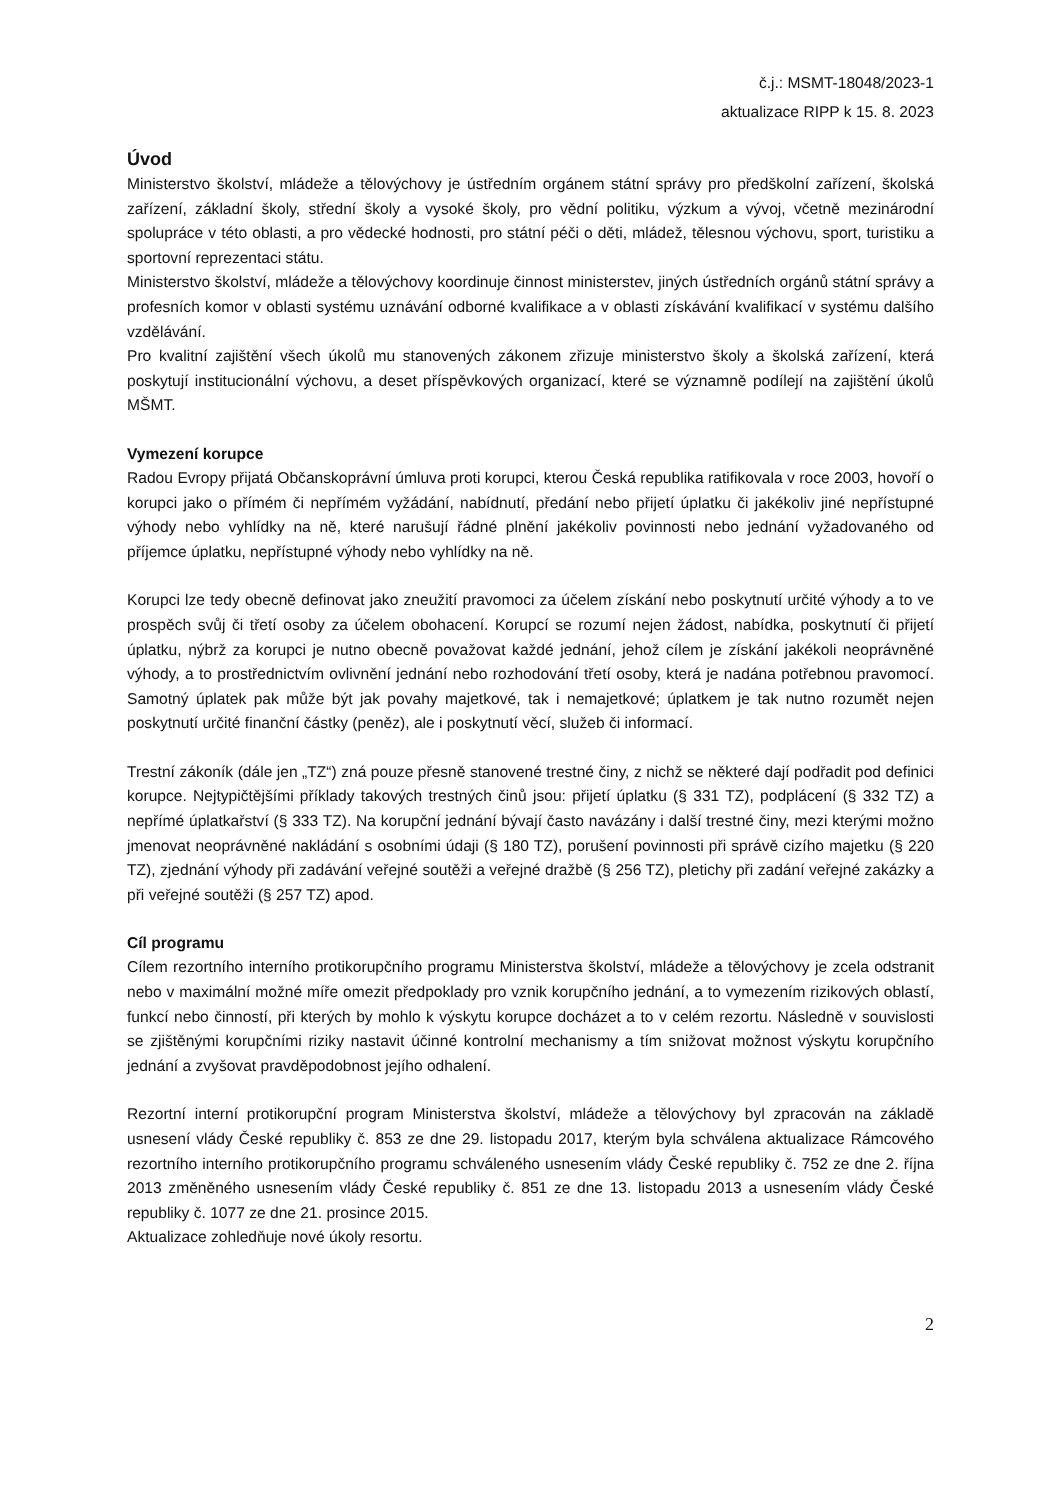č.j.: MSMT-18048/2023-1
aktualizace RIPP k 15. 8. 2023
Úvod
Ministerstvo školství, mládeže a tělovýchovy je ústředním orgánem státní správy pro předškolní zařízení, školská zařízení, základní školy, střední školy a vysoké školy, pro vědní politiku, výzkum a vývoj, včetně mezinárodní spolupráce v této oblasti, a pro vědecké hodnosti, pro státní péči o děti, mládež, tělesnou výchovu, sport, turistiku a sportovní reprezentaci státu.
Ministerstvo školství, mládeže a tělovýchovy koordinuje činnost ministerstev, jiných ústředních orgánů státní správy a profesních komor v oblasti systému uznávání odborné kvalifikace a v oblasti získávání kvalifikací v systému dalšího vzdělávání.
Pro kvalitní zajištění všech úkolů mu stanovených zákonem zřizuje ministerstvo školy a školská zařízení, která poskytují institucionální výchovu, a deset příspěvkových organizací, které se významně podílejí na zajištění úkolů MŠMT.
Vymezení korupce
Radou Evropy přijatá Občanskoprávní úmluva proti korupci, kterou Česká republika ratifikovala v roce 2003, hovoří o korupci jako o přímém či nepřímém vyžádání, nabídnutí, předání nebo přijetí úplatku či jakékoliv jiné nepřístupné výhody nebo vyhlídky na ně, které narušují řádné plnění jakékoliv povinnosti nebo jednání vyžadovaného od příjemce úplatku, nepřístupné výhody nebo vyhlídky na ně.
Korupci lze tedy obecně definovat jako zneužití pravomoci za účelem získání nebo poskytnutí určité výhody a to ve prospěch svůj či třetí osoby za účelem obohacení. Korupcí se rozumí nejen žádost, nabídka, poskytnutí či přijetí úplatku, nýbrž za korupci je nutno obecně považovat každé jednání, jehož cílem je získání jakékoli neoprávněné výhody, a to prostřednictvím ovlivnění jednání nebo rozhodování třetí osoby, která je nadána potřebnou pravomocí. Samotný úplatek pak může být jak povahy majetkové, tak i nemajetkové; úplatkem je tak nutno rozumět nejen poskytnutí určité finanční částky (peněz), ale i poskytnutí věcí, služeb či informací.
Trestní zákoník (dále jen „TZ“) zná pouze přesně stanovené trestné činy, z nichž se některé dají podřadit pod definici korupce. Nejtypičtějšími příklady takových trestných činů jsou: přijetí úplatku (§ 331 TZ), podplácení (§ 332 TZ) a nepřímé úplatkařství (§ 333 TZ). Na korupční jednání bývají často navázány i další trestné činy, mezi kterými možno jmenovat neoprávněné nakládání s osobními údaji (§ 180 TZ), porušení povinnosti při správě cizího majetku (§ 220 TZ), zjednání výhody při zadávání veřejné soutěži a veřejné dražbě (§ 256 TZ), pletichy při zadání veřejné zakázky a při veřejné soutěži (§ 257 TZ) apod.
Cíl programu
Cílem rezortního interního protikorupčního programu Ministerstva školství, mládeže a tělovýchovy je zcela odstranit nebo v maximální možné míře omezit předpoklady pro vznik korupčního jednání, a to vymezením rizikových oblastí, funkcí nebo činností, při kterých by mohlo k výskytu korupce docházet a to v celém rezortu. Následně v souvislosti se zjištěnými korupčními riziky nastavit účinné kontrolní mechanismy a tím snižovat možnost výskytu korupčního jednání a zvyšovat pravděpodobnost jejího odhalení.
Rezortní interní protikorupční program Ministerstva školství, mládeže a tělovýchovy byl zpracován na základě usnesení vlády České republiky č. 853 ze dne 29. listopadu 2017, kterým byla schválena aktualizace Rámcového rezortního interního protikorupčního programu schváleného usnesením vlády České republiky č. 752 ze dne 2. října 2013 změněného usnesením vlády České republiky č. 851 ze dne 13. listopadu 2013 a usnesením vlády České republiky č. 1077 ze dne 21. prosince 2015.
Aktualizace zohledňuje nové úkoly resortu.
2